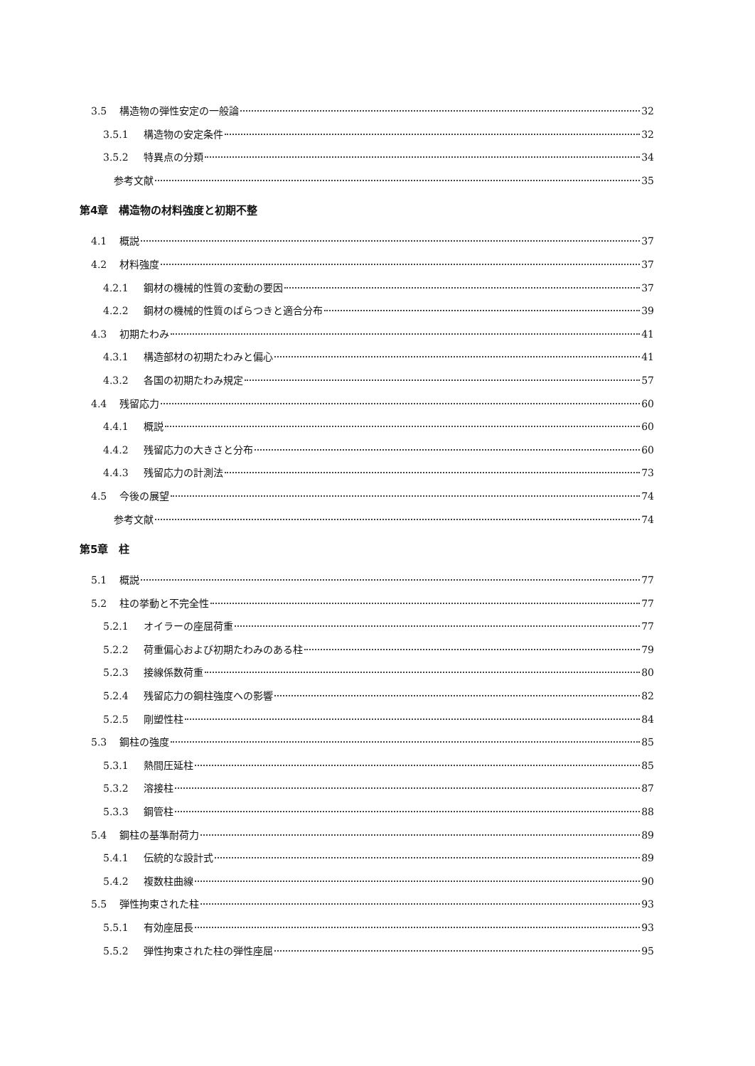3.5 構造物の弾性安定の一般論 32
3.5.1 構造物の安定条件 32
3.5.2 特異点の分類 34
参考文献 35
第4章　構造物の材料強度と初期不整
4.1 概説 37
4.2 材料強度 37
4.2.1 鋼材の機械的性質の変動の要因 37
4.2.2 鋼材の機械的性質のばらつきと適合分布 39
4.3 初期たわみ 41
4.3.1 構造部材の初期たわみと偏心 41
4.3.2 各国の初期たわみ規定 57
4.4 残留応力 60
4.4.1 概説 60
4.4.2 残留応力の大きさと分布 60
4.4.3 残留応力の計測法 73
4.5 今後の展望 74
参考文献 74
第5章　柱
5.1 概説 77
5.2 柱の挙動と不完全性 77
5.2.1 オイラーの座屈荷重 77
5.2.2 荷重偏心および初期たわみのある柱 79
5.2.3 接線係数荷重 80
5.2.4 残留応力の鋼柱強度への影響 82
5.2.5 剛塑性柱 84
5.3 鋼柱の強度 85
5.3.1 熱間圧延柱 85
5.3.2 溶接柱 87
5.3.3 鋼管柱 88
5.4 鋼柱の基準耐荷力 89
5.4.1 伝統的な設計式 89
5.4.2 複数柱曲線 90
5.5 弾性拘束された柱 93
5.5.1 有効座屈長 93
5.5.2 弾性拘束された柱の弾性座屈 95